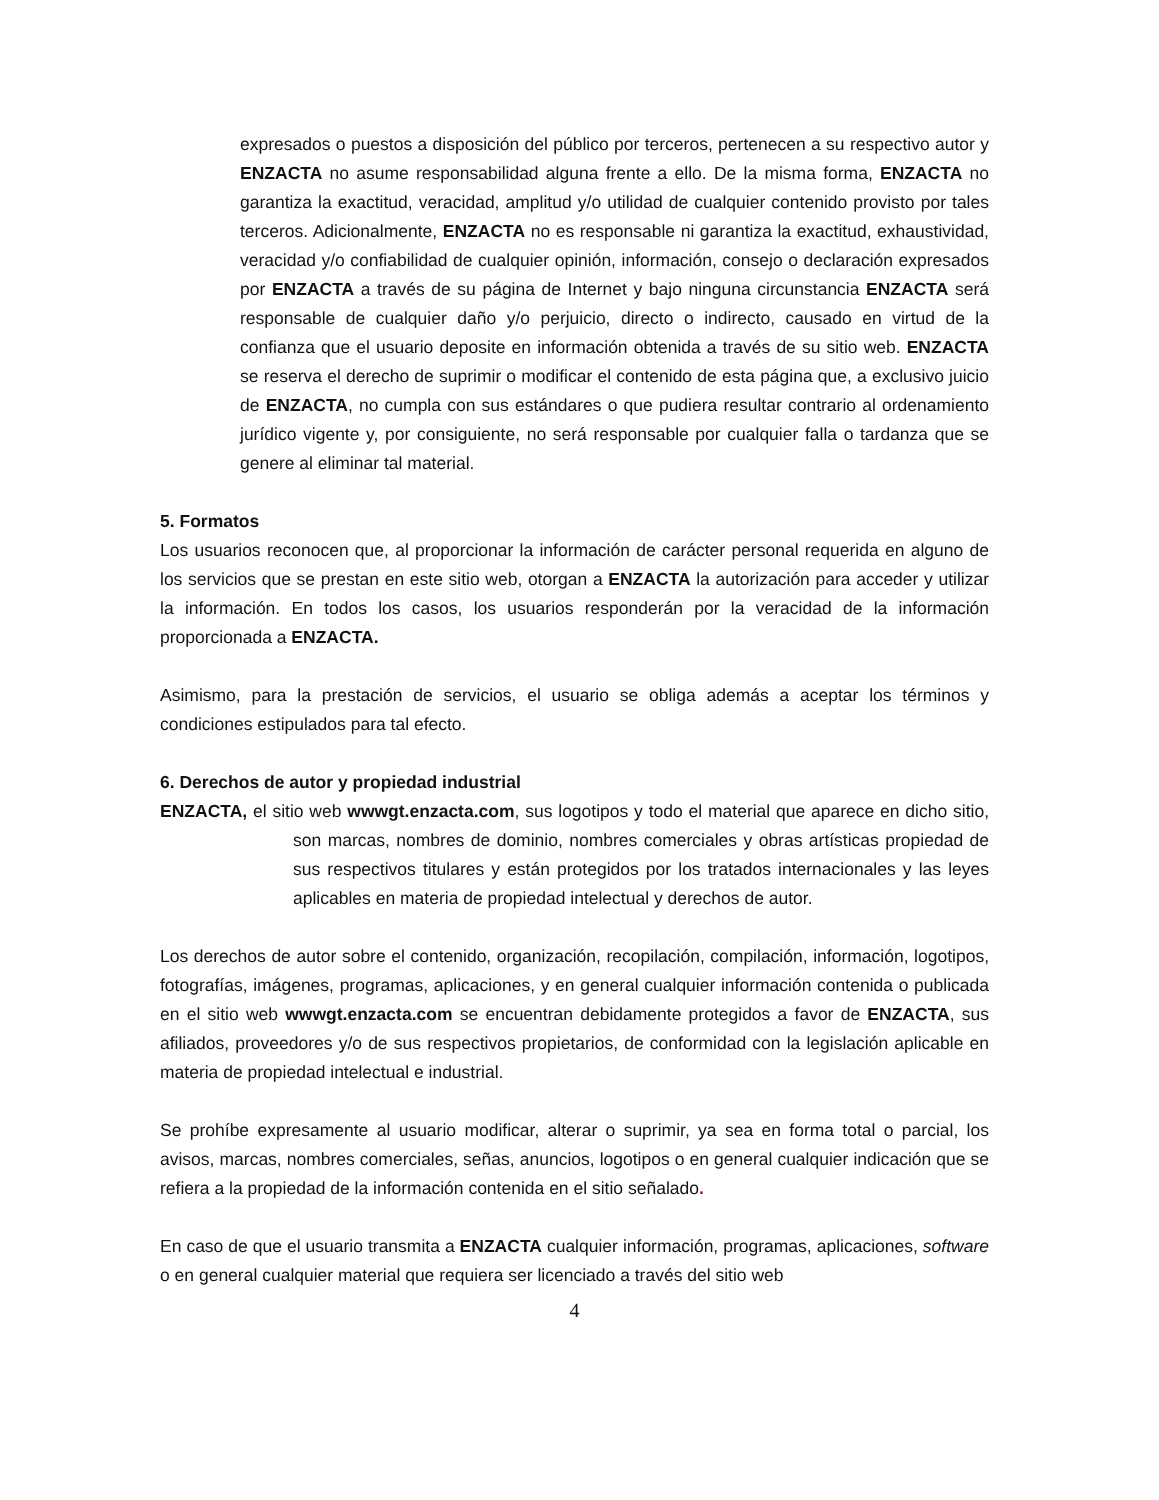expresados o puestos a disposición del público por terceros, pertenecen a su respectivo autor y ENZACTA no asume responsabilidad alguna frente a ello. De la misma forma, ENZACTA no garantiza la exactitud, veracidad, amplitud y/o utilidad de cualquier contenido provisto por tales terceros. Adicionalmente, ENZACTA no es responsable ni garantiza la exactitud, exhaustividad, veracidad y/o confiabilidad de cualquier opinión, información, consejo o declaración expresados por ENZACTA a través de su página de Internet y bajo ninguna circunstancia ENZACTA será responsable de cualquier daño y/o perjuicio, directo o indirecto, causado en virtud de la confianza que el usuario deposite en información obtenida a través de su sitio web. ENZACTA se reserva el derecho de suprimir o modificar el contenido de esta página que, a exclusivo juicio de ENZACTA, no cumpla con sus estándares o que pudiera resultar contrario al ordenamiento jurídico vigente y, por consiguiente, no será responsable por cualquier falla o tardanza que se genere al eliminar tal material.
5. Formatos
Los usuarios reconocen que, al proporcionar la información de carácter personal requerida en alguno de los servicios que se prestan en este sitio web, otorgan a ENZACTA la autorización para acceder y utilizar la información. En todos los casos, los usuarios responderán por la veracidad de la información proporcionada a ENZACTA.
Asimismo, para la prestación de servicios, el usuario se obliga además a aceptar los términos y condiciones estipulados para tal efecto.
6. Derechos de autor y propiedad industrial
ENZACTA, el sitio web wwwgt.enzacta.com, sus logotipos y todo el material que aparece en dicho sitio, son marcas, nombres de dominio, nombres comerciales y obras artísticas propiedad de sus respectivos titulares y están protegidos por los tratados internacionales y las leyes aplicables en materia de propiedad intelectual y derechos de autor.
Los derechos de autor sobre el contenido, organización, recopilación, compilación, información, logotipos, fotografías, imágenes, programas, aplicaciones, y en general cualquier información contenida o publicada en el sitio web wwwgt.enzacta.com se encuentran debidamente protegidos a favor de ENZACTA, sus afiliados, proveedores y/o de sus respectivos propietarios, de conformidad con la legislación aplicable en materia de propiedad intelectual e industrial.
Se prohíbe expresamente al usuario modificar, alterar o suprimir, ya sea en forma total o parcial, los avisos, marcas, nombres comerciales, señas, anuncios, logotipos o en general cualquier indicación que se refiera a la propiedad de la información contenida en el sitio señalado.
En caso de que el usuario transmita a ENZACTA cualquier información, programas, aplicaciones, software o en general cualquier material que requiera ser licenciado a través del sitio web
4